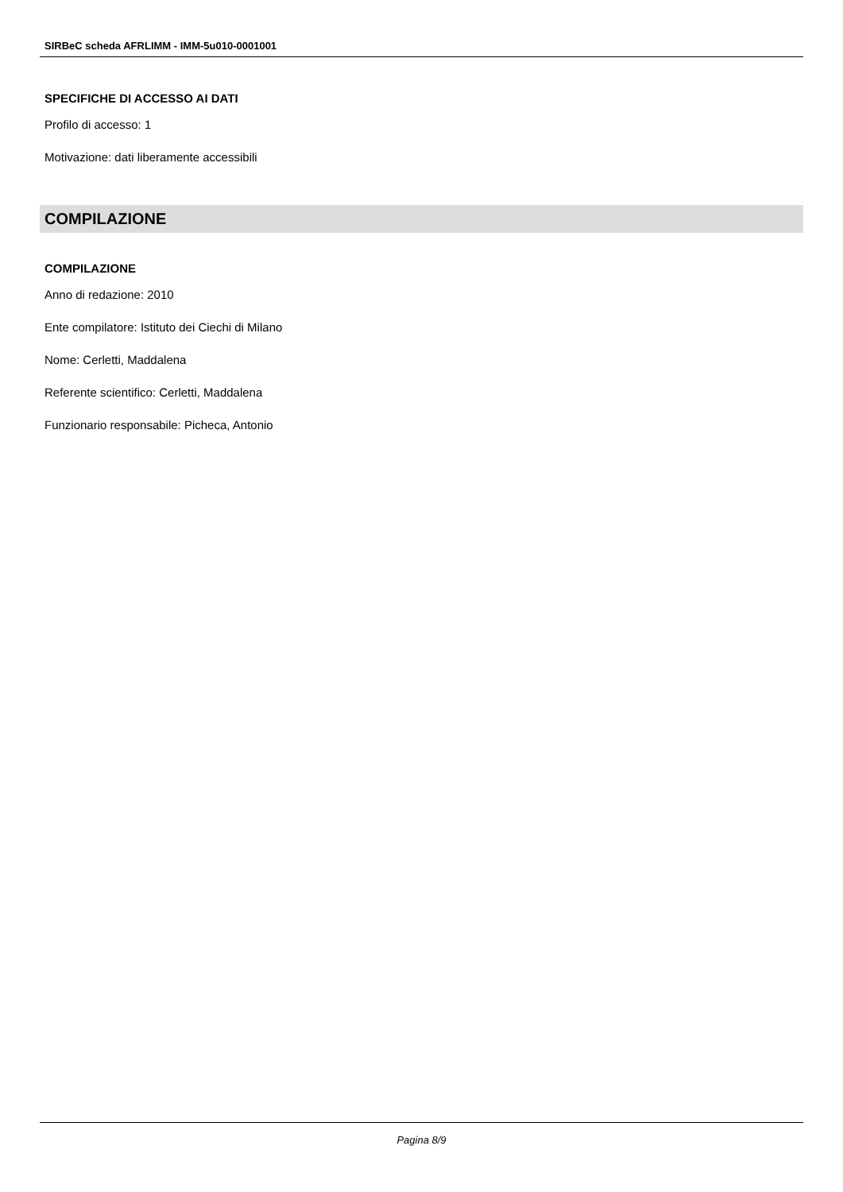SIRBeC scheda AFRLIMM - IMM-5u010-0001001
SPECIFICHE DI ACCESSO AI DATI
Profilo di accesso: 1
Motivazione: dati liberamente accessibili
COMPILAZIONE
COMPILAZIONE
Anno di redazione: 2010
Ente compilatore: Istituto dei Ciechi di Milano
Nome: Cerletti, Maddalena
Referente scientifico: Cerletti, Maddalena
Funzionario responsabile: Picheca, Antonio
Pagina 8/9